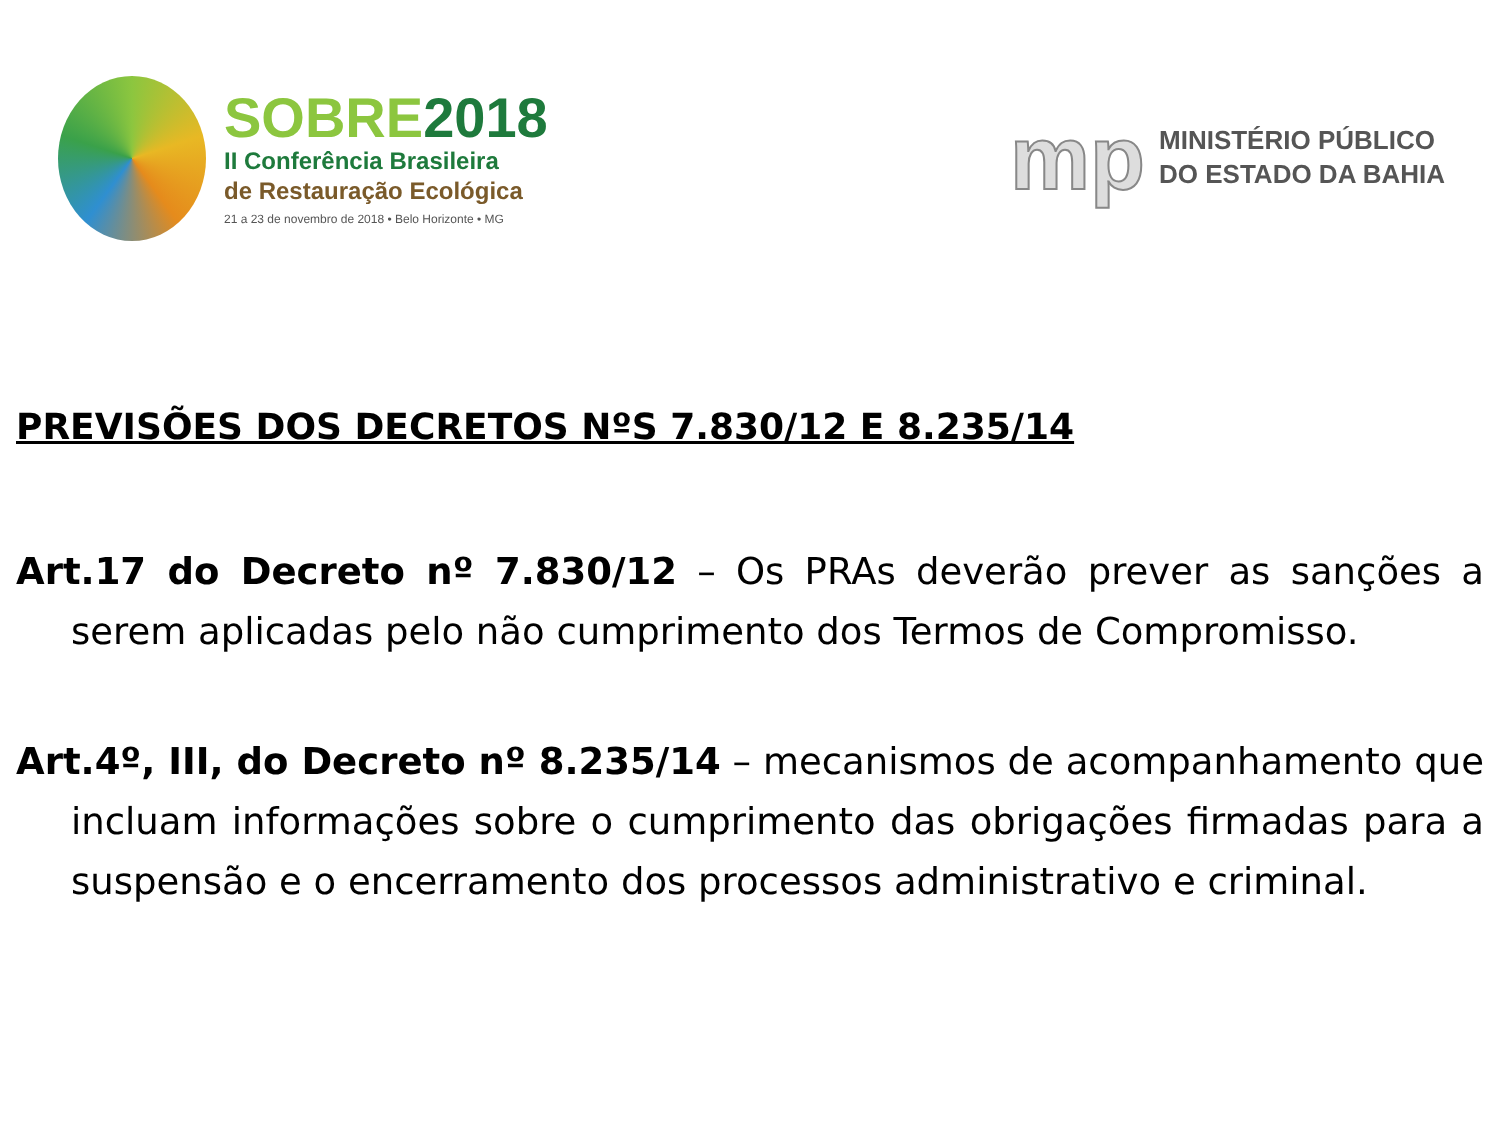SOBRE2018
II Conferência Brasileira
de Restauração Ecológica
21 a 23 de novembro de 2018 • Belo Horizonte • MG
mp
MINISTÉRIO PÚBLICO
DO ESTADO DA BAHIA
PREVISÕES DOS DECRETOS NºS 7.830/12 E 8.235/14
Art.17 do Decreto nº 7.830/12 – Os PRAs deverão prever as sanções a serem aplicadas pelo não cumprimento dos Termos de Compromisso.
Art.4º, III, do Decreto nº 8.235/14 – mecanismos de acompanhamento que incluam informações sobre o cumprimento das obrigações firmadas para a suspensão e o encerramento dos processos administrativo e criminal.